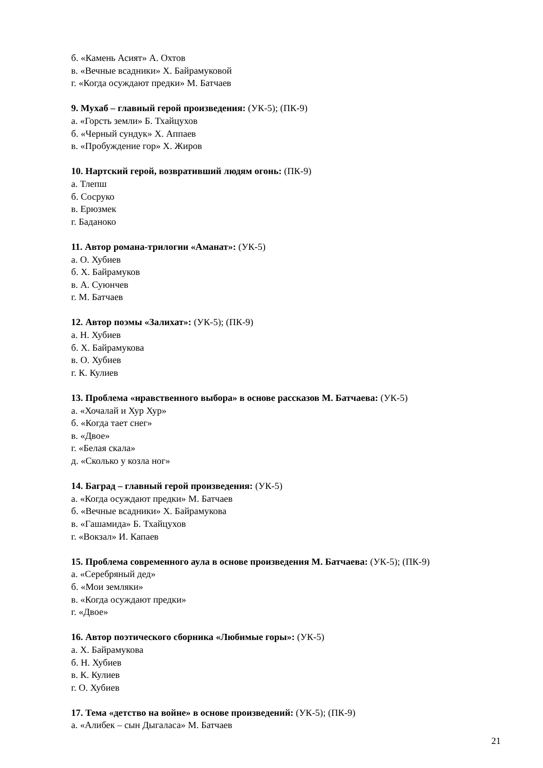б. «Камень Асият» А. Охтов
в. «Вечные всадники» Х. Байрамуковой
г. «Когда осуждают предки» М. Батчаев
9. Мухаб – главный герой произведения: (УК-5); (ПК-9)
а. «Горсть земли» Б. Тхайцухов
б. «Черный сундук» Х. Аппаев
в. «Пробуждение гор» Х. Жиров
10. Нартский герой, возвративший людям огонь: (ПК-9)
а. Тлепш
б. Сосруко
в. Ерюзмек
г. Баданоко
11. Автор романа-трилогии «Аманат»: (УК-5)
а. О. Хубиев
б. Х. Байрамуков
в. А. Суюнчев
г. М. Батчаев
12. Автор поэмы «Залихат»: (УК-5); (ПК-9)
а. Н. Хубиев
б. Х. Байрамукова
в. О. Хубиев
г. К. Кулиев
13. Проблема «нравственного выбора» в основе рассказов М. Батчаева: (УК-5)
а. «Хочалай и Хур Хур»
б. «Когда тает снег»
в. «Двое»
г. «Белая скала»
д. «Сколько у козла ног»
14. Баград – главный герой произведения: (УК-5)
а. «Когда осуждают предки» М. Батчаев
б. «Вечные всадники» Х. Байрамукова
в. «Гашамида» Б. Тхайцухов
г. «Вокзал» И. Капаев
15. Проблема современного аула в основе произведения М. Батчаева: (УК-5); (ПК-9)
а. «Серебряный дед»
б. «Мои земляки»
в. «Когда осуждают предки»
г. «Двое»
16. Автор поэтического сборника «Любимые горы»: (УК-5)
а. Х. Байрамукова
б. Н. Хубиев
в. К. Кулиев
г. О. Хубиев
17. Тема «детство на войне» в основе произведений: (УК-5); (ПК-9)
а. «Алибек – сын Дыгаласа» М. Батчаев
21